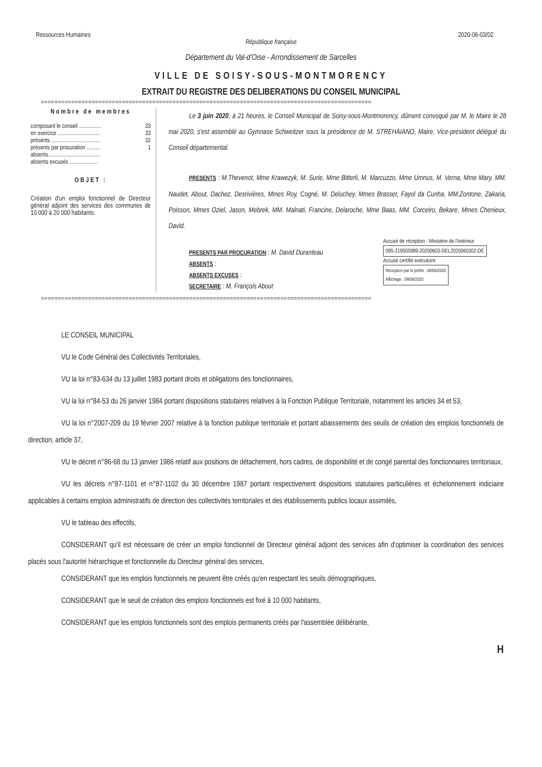Ressources Humaines 2020-06-03/02
République française
Département du Val-d'Oise - Arrondissement de Sarcelles
VILLE DE SOISY-SOUS-MONTMORENCY
EXTRAIT DU REGISTRE DES DELIBERATIONS DU CONSEIL MUNICIPAL
==================================================================================================
Nombre de membres
composant le conseil ................ 33
en exercice .............................. 33
présents ................................... 32
présents par procuration .......... 1
absents.....................................
absents excusés ....................
OBJET :
Création d'un emploi fonctionnel de Directeur général adjoint des services des communes de 10 000 à 20 000 habitants.
Le 3 juin 2020, à 21 heures, le Conseil Municipal de Soisy-sous-Montmorency, dûment convoqué par M. le Maire le 28 mai 2020, s'est assemblé au Gymnase Schweitzer sous la présidence de M. STREHAIANO, Maire, Vice-président délégué du Conseil départemental.
PRESENTS : M.Thevenot, Mme Krawezyk, M. Surie, Mme Bitterli, M. Marcuzzo, Mme Umnus, M. Verna, Mme Mary, MM. Naudet, About, Dachez, Desrivières, Mmes Roy, Cogné, M. Deluchey, Mmes Brasset, Fayol da Cunha, MM.Zontone, Zakaria, Poisson, Mmes Oziel, Jason, Mebrek, MM. Malnati, Francine, Delaroche, Mme Baas, MM. Corceiro, Bekare, Mmes Chenieux, David.
PRESENTS PAR PROCURATION : M. David Duranteau
ABSENTS :
ABSENTS EXCUSES :
SECRETAIRE : M. François About
Accusé de réception - Ministère de l'Intérieur
095-219505989-20200603-DEL2020060302-DE
Accusé certifié exécutoire
Réception par le préfet : 08/06/2020
Affichage : 08/06/2020
==================================================================================================
LE CONSEIL MUNICIPAL
VU le Code Général des Collectivités Territoriales,
VU la loi n°83-634 du 13 juillet 1983 portant droits et obligations des fonctionnaires,
VU la loi n°84-53 du 26 janvier 1984 portant dispositions statutaires relatives à la Fonction Publique Territoriale, notamment les articles 34 et 53,
VU la loi n°2007-209 du 19 février 2007 relative à la fonction publique territoriale et portant abaissements des seuils de création des emplois fonctionnels de direction, article 37,
VU le décret n°86-68 du 13 janvier 1986 relatif aux positions de détachement, hors cadres, de disponibilité et de congé parental des fonctionnaires territoriaux,
VU les décrets n°87-1101 et n°87-1102 du 30 décembre 1987 portant respectivement dispositions statutaires particulières et échelonnement indiciaire applicables à certains emplois administratifs de direction des collectivités territoriales et des établissements publics locaux assimilés,
VU le tableau des effectifs,
CONSIDERANT qu'il est nécessaire de créer un emploi fonctionnel de Directeur général adjoint des services afin d'optimiser la coordination des services placés sous l'autorité hiérarchique et fonctionnelle du Directeur général des services,
CONSIDERANT que les emplois fonctionnels ne peuvent être créés qu'en respectant les seuils démographiques,
CONSIDERANT que le seuil de création des emplois fonctionnels est fixé à 10 000 habitants,
CONSIDERANT que les emplois fonctionnels sont des emplois permanents créés par l'assemblée délibérante,
H